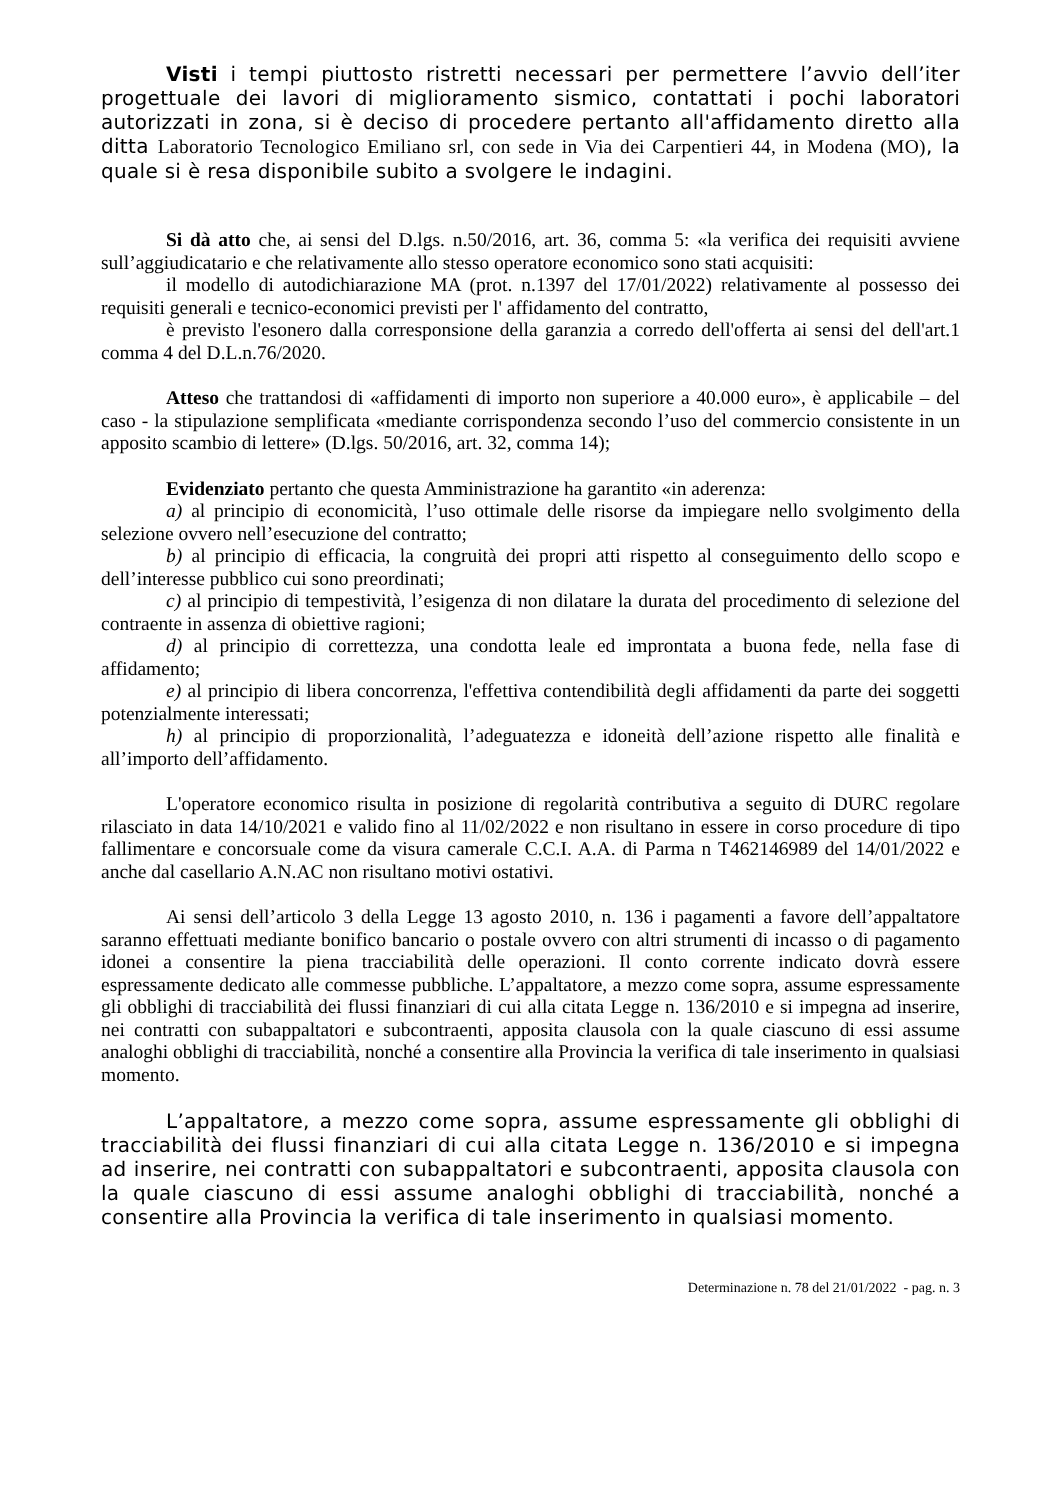Visti i tempi piuttosto ristretti necessari per permettere l’avvio dell’iter progettuale dei lavori di miglioramento sismico, contattati i pochi laboratori autorizzati in zona, si è deciso di procedere pertanto all'affidamento diretto alla ditta Laboratorio Tecnologico Emiliano srl, con sede in Via dei Carpentieri 44, in Modena (MO), la quale si è resa disponibile subito a svolgere le indagini.
Si dà atto che, ai sensi del D.lgs. n.50/2016, art. 36, comma 5: «la verifica dei requisiti avviene sull’aggiudicatario e che relativamente allo stesso operatore economico sono stati acquisiti:
il modello di autodichiarazione MA (prot. n.1397 del 17/01/2022) relativamente al possesso dei requisiti generali e tecnico-economici previsti per l' affidamento del contratto,
è previsto l'esonero dalla corresponsione della garanzia a corredo dell'offerta ai sensi del dell'art.1 comma 4 del D.L.n.76/2020.
Atteso che trattandosi di «affidamenti di importo non superiore a 40.000 euro», è applicabile – del caso - la stipulazione semplificata «mediante corrispondenza secondo l’uso del commercio consistente in un apposito scambio di lettere» (D.lgs. 50/2016, art. 32, comma 14);
Evidenziato pertanto che questa Amministrazione ha garantito «in aderenza:
a) al principio di economicità, l’uso ottimale delle risorse da impiegare nello svolgimento della selezione ovvero nell’esecuzione del contratto;
b) al principio di efficacia, la congruità dei propri atti rispetto al conseguimento dello scopo e dell’interesse pubblico cui sono preordinati;
c) al principio di tempestività, l’esigenza di non dilatare la durata del procedimento di selezione del contraente in assenza di obiettive ragioni;
d) al principio di correttezza, una condotta leale ed improntata a buona fede, nella fase di affidamento;
e) al principio di libera concorrenza, l'effettiva contendibilità degli affidamenti da parte dei soggetti potenzialmente interessati;
h) al principio di proporzionalità, l’adeguatezza e idoneità dell’azione rispetto alle finalità e all’importo dell’affidamento.
L'operatore economico risulta in posizione di regolarità contributiva a seguito di DURC regolare rilasciato in data 14/10/2021 e valido fino al 11/02/2022 e non risultano in essere in corso procedure di tipo fallimentare e concorsuale come da visura camerale C.C.I. A.A. di Parma n T462146989 del 14/01/2022 e anche dal casellario A.N.AC non risultano motivi ostativi.
Ai sensi dell’articolo 3 della Legge 13 agosto 2010, n. 136 i pagamenti a favore dell’appaltatore saranno effettuati mediante bonifico bancario o postale ovvero con altri strumenti di incasso o di pagamento idonei a consentire la piena tracciabilità delle operazioni. Il conto corrente indicato dovrà essere espressamente dedicato alle commesse pubbliche. L’appaltatore, a mezzo come sopra, assume espressamente gli obblighi di tracciabilità dei flussi finanziari di cui alla citata Legge n. 136/2010 e si impegna ad inserire, nei contratti con subappaltatori e subcontraenti, apposita clausola con la quale ciascuno di essi assume analoghi obblighi di tracciabilità, nonché a consentire alla Provincia la verifica di tale inserimento in qualsiasi momento.
L’appaltatore, a mezzo come sopra, assume espressamente gli obblighi di tracciabilità dei flussi finanziari di cui alla citata Legge n. 136/2010 e si impegna ad inserire, nei contratti con subappaltatori e subcontraenti, apposita clausola con la quale ciascuno di essi assume analoghi obblighi di tracciabilità, nonché a consentire alla Provincia la verifica di tale inserimento in qualsiasi momento.
Determinazione n. 78 del 21/01/2022 - pag. n. 3